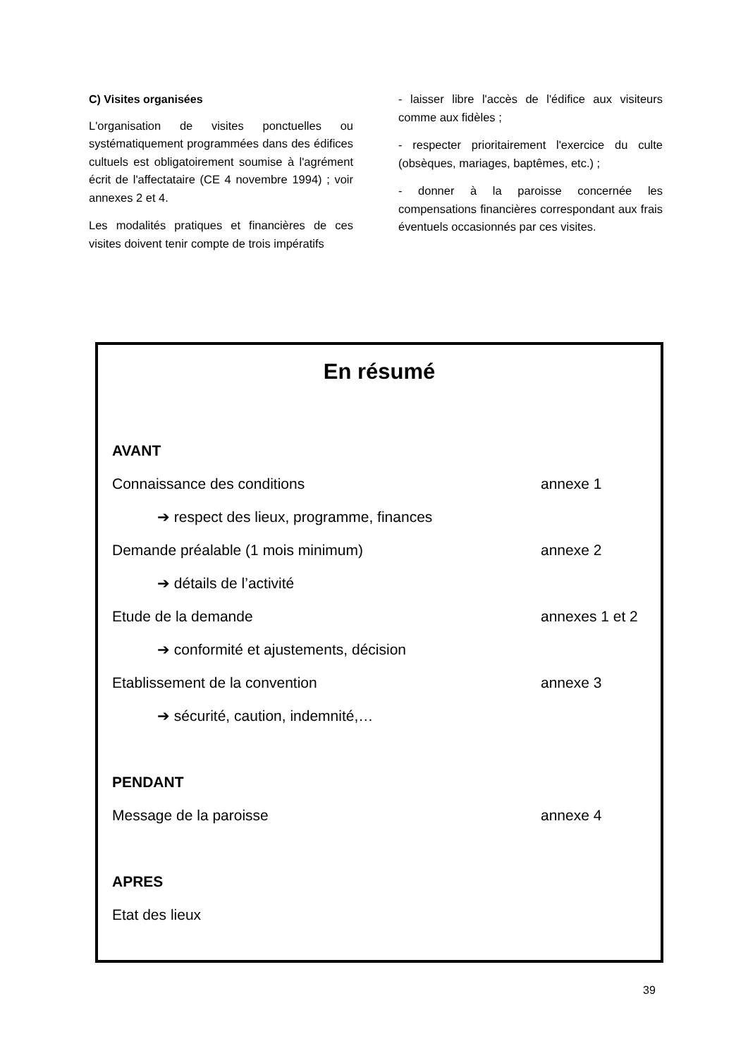C) Visites organisées
L'organisation de visites ponctuelles ou systématiquement programmées dans des édifices cultuels est obligatoirement soumise à l'agrément écrit de l'affectataire (CE 4 novembre 1994) ; voir annexes 2 et 4.
Les modalités pratiques et financières de ces visites doivent tenir compte de trois impératifs
- laisser libre l'accès de l'édifice aux visiteurs comme aux fidèles ;
- respecter prioritairement l'exercice du culte (obsèques, mariages, baptêmes, etc.) ;
- donner à la paroisse concernée les compensations financières correspondant aux frais éventuels occasionnés par ces visites.
En résumé
AVANT
Connaissance des conditions annexe 1
➔ respect des lieux, programme, finances
Demande préalable (1 mois minimum) annexe 2
➔ détails de l’activité
Etude de la demande annexes 1 et 2
➔ conformité et ajustements, décision
Etablissement de la convention annexe 3
➔ sécurité, caution, indemnité,…
PENDANT
Message de la paroisse annexe 4
APRES
Etat des lieux
39